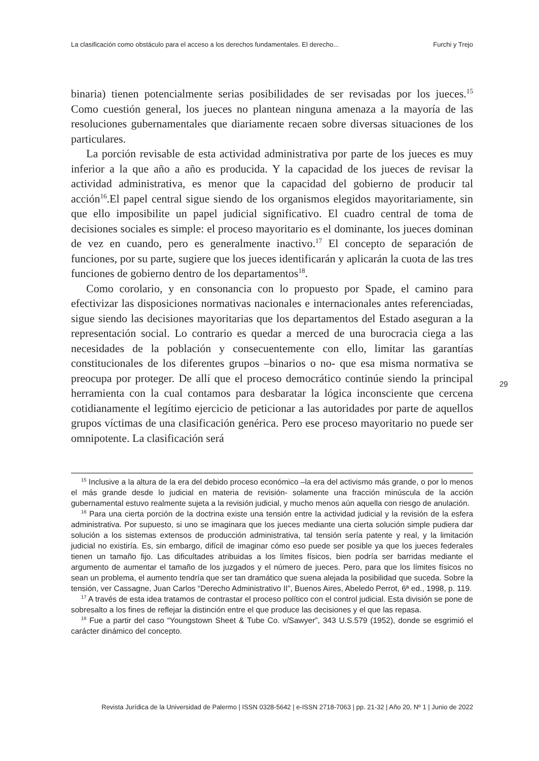La clasificación como obstáculo para el acceso a los derechos fundamentales. El derecho... Furchi y Trejo
binaria) tienen potencialmente serias posibilidades de ser revisadas por los jueces.<sup>15</sup> Como cuestión general, los jueces no plantean ninguna amenaza a la mayoría de las resoluciones gubernamentales que diariamente recaen sobre diversas situaciones de los particulares.
La porción revisable de esta actividad administrativa por parte de los jueces es muy inferior a la que año a año es producida. Y la capacidad de los jueces de revisar la actividad administrativa, es menor que la capacidad del gobierno de producir tal acción<sup>16</sup>.El papel central sigue siendo de los organismos elegidos mayoritariamente, sin que ello imposibilite un papel judicial significativo. El cuadro central de toma de decisiones sociales es simple: el proceso mayoritario es el dominante, los jueces dominan de vez en cuando, pero es generalmente inactivo.<sup>17</sup> El concepto de separación de funciones, por su parte, sugiere que los jueces identificarán y aplicarán la cuota de las tres funciones de gobierno dentro de los departamentos<sup>18</sup>.
Como corolario, y en consonancia con lo propuesto por Spade, el camino para efectivizar las disposiciones normativas nacionales e internacionales antes referenciadas, sigue siendo las decisiones mayoritarias que los departamentos del Estado aseguran a la representación social. Lo contrario es quedar a merced de una burocracia ciega a las necesidades de la población y consecuentemente con ello, limitar las garantías constitucionales de los diferentes grupos –binarios o no- que esa misma normativa se preocupa por proteger. De allí que el proceso democrático continúe siendo la principal herramienta con la cual contamos para desbaratar la lógica inconsciente que cercena cotidianamente el legítimo ejercicio de peticionar a las autoridades por parte de aquellos grupos víctimas de una clasificación genérica. Pero ese proceso mayoritario no puede ser omnipotente. La clasificación será
29
<sup>15</sup> Inclusive a la altura de la era del debido proceso económico –la era del activismo más grande, o por lo menos el más grande desde lo judicial en materia de revisión- solamente una fracción minúscula de la acción gubernamental estuvo realmente sujeta a la revisión judicial, y mucho menos aún aquella con riesgo de anulación.
<sup>16</sup> Para una cierta porción de la doctrina existe una tensión entre la actividad judicial y la revisión de la esfera administrativa. Por supuesto, si uno se imaginara que los jueces mediante una cierta solución simple pudiera dar solución a los sistemas extensos de producción administrativa, tal tensión sería patente y real, y la limitación judicial no existiría. Es, sin embargo, difícil de imaginar cómo eso puede ser posible ya que los jueces federales tienen un tamaño fijo. Las dificultades atribuidas a los límites físicos, bien podría ser barridas mediante el argumento de aumentar el tamaño de los juzgados y el número de jueces. Pero, para que los límites físicos no sean un problema, el aumento tendría que ser tan dramático que suena alejada la posibilidad que suceda. Sobre la tensión, ver Cassagne, Juan Carlos “Derecho Administrativo II”, Buenos Aires, Abeledo Perrot, 6ª ed., 1998, p. 119.
<sup>17</sup> A través de esta idea tratamos de contrastar el proceso político con el control judicial. Esta división se pone de sobresalto a los fines de reflejar la distinción entre el que produce las decisiones y el que las repasa.
<sup>18</sup> Fue a partir del caso “Youngstown Sheet & Tube Co. v/Sawyer”, 343 U.S.579 (1952), donde se esgrimió el carácter dinámico del concepto.
Revista Jurídica de la Universidad de Palermo | ISSN 0328-5642 | e-ISSN 2718-7063 | pp. 21-32 | Año 20, Nº 1 | Junio de 2022